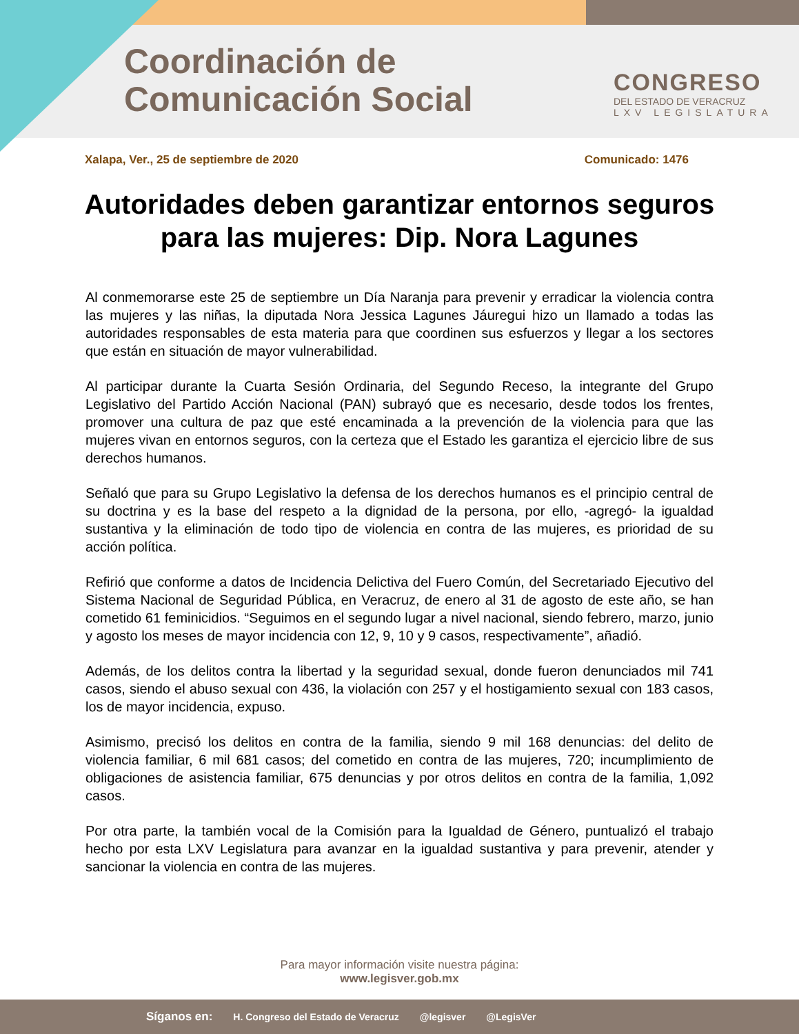Coordinación de
Comunicación Social
CONGRESO
DEL ESTADO DE VERACRUZ
LXV LEGISLATURA
Xalapa, Ver., 25 de septiembre de 2020 Comunicado: 1476
Autoridades deben garantizar entornos seguros para las mujeres: Dip. Nora Lagunes
Al conmemorarse este 25 de septiembre un Día Naranja para prevenir y erradicar la violencia contra las mujeres y las niñas, la diputada Nora Jessica Lagunes Jáuregui hizo un llamado a todas las autoridades responsables de esta materia para que coordinen sus esfuerzos y llegar a los sectores que están en situación de mayor vulnerabilidad.
Al participar durante la Cuarta Sesión Ordinaria, del Segundo Receso, la integrante del Grupo Legislativo del Partido Acción Nacional (PAN) subrayó que es necesario, desde todos los frentes, promover una cultura de paz que esté encaminada a la prevención de la violencia para que las mujeres vivan en entornos seguros, con la certeza que el Estado les garantiza el ejercicio libre de sus derechos humanos.
Señaló que para su Grupo Legislativo la defensa de los derechos humanos es el principio central de su doctrina y es la base del respeto a la dignidad de la persona, por ello, -agregó- la igualdad sustantiva y la eliminación de todo tipo de violencia en contra de las mujeres, es prioridad de su acción política.
Refirió que conforme a datos de Incidencia Delictiva del Fuero Común, del Secretariado Ejecutivo del Sistema Nacional de Seguridad Pública, en Veracruz, de enero al 31 de agosto de este año, se han cometido 61 feminicidios. “Seguimos en el segundo lugar a nivel nacional, siendo febrero, marzo, junio y agosto los meses de mayor incidencia con 12, 9, 10 y 9 casos, respectivamente”, añadió.
Además, de los delitos contra la libertad y la seguridad sexual, donde fueron denunciados mil 741 casos, siendo el abuso sexual con 436, la violación con 257 y el hostigamiento sexual con 183 casos, los de mayor incidencia, expuso.
Asimismo, precisó los delitos en contra de la familia, siendo 9 mil 168 denuncias: del delito de violencia familiar, 6 mil 681 casos; del cometido en contra de las mujeres, 720; incumplimiento de obligaciones de asistencia familiar, 675 denuncias y por otros delitos en contra de la familia, 1,092 casos.
Por otra parte, la también vocal de la Comisión para la Igualdad de Género, puntualizó el trabajo hecho por esta LXV Legislatura para avanzar en la igualdad sustantiva y para prevenir, atender y sancionar la violencia en contra de las mujeres.
Para mayor información visite nuestra página:
www.legisver.gob.mx
Síganos en: H. Congreso del Estado de Veracruz @legisver @LegisVer